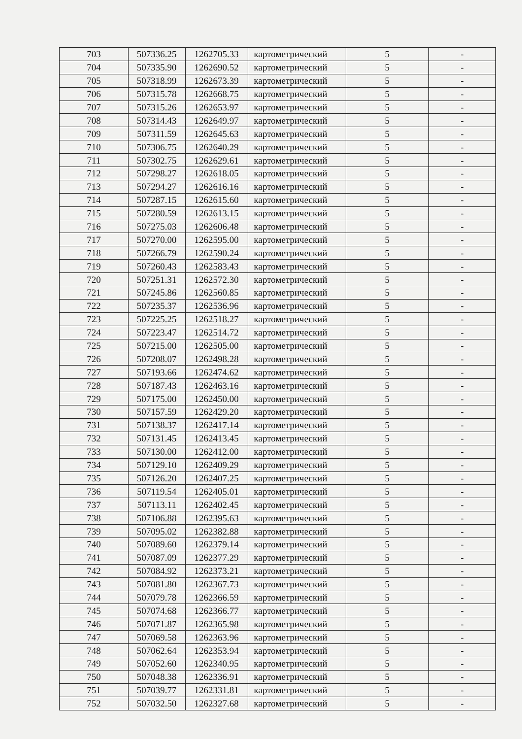| 703 | 507336.25 | 1262705.33 | картометрический | 5 | - |
| 704 | 507335.90 | 1262690.52 | картометрический | 5 | - |
| 705 | 507318.99 | 1262673.39 | картометрический | 5 | - |
| 706 | 507315.78 | 1262668.75 | картометрический | 5 | - |
| 707 | 507315.26 | 1262653.97 | картометрический | 5 | - |
| 708 | 507314.43 | 1262649.97 | картометрический | 5 | - |
| 709 | 507311.59 | 1262645.63 | картометрический | 5 | - |
| 710 | 507306.75 | 1262640.29 | картометрический | 5 | - |
| 711 | 507302.75 | 1262629.61 | картометрический | 5 | - |
| 712 | 507298.27 | 1262618.05 | картометрический | 5 | - |
| 713 | 507294.27 | 1262616.16 | картометрический | 5 | - |
| 714 | 507287.15 | 1262615.60 | картометрический | 5 | - |
| 715 | 507280.59 | 1262613.15 | картометрический | 5 | - |
| 716 | 507275.03 | 1262606.48 | картометрический | 5 | - |
| 717 | 507270.00 | 1262595.00 | картометрический | 5 | - |
| 718 | 507266.79 | 1262590.24 | картометрический | 5 | - |
| 719 | 507260.43 | 1262583.43 | картометрический | 5 | - |
| 720 | 507251.31 | 1262572.30 | картометрический | 5 | - |
| 721 | 507245.86 | 1262560.85 | картометрический | 5 | - |
| 722 | 507235.37 | 1262536.96 | картометрический | 5 | - |
| 723 | 507225.25 | 1262518.27 | картометрический | 5 | - |
| 724 | 507223.47 | 1262514.72 | картометрический | 5 | - |
| 725 | 507215.00 | 1262505.00 | картометрический | 5 | - |
| 726 | 507208.07 | 1262498.28 | картометрический | 5 | - |
| 727 | 507193.66 | 1262474.62 | картометрический | 5 | - |
| 728 | 507187.43 | 1262463.16 | картометрический | 5 | - |
| 729 | 507175.00 | 1262450.00 | картометрический | 5 | - |
| 730 | 507157.59 | 1262429.20 | картометрический | 5 | - |
| 731 | 507138.37 | 1262417.14 | картометрический | 5 | - |
| 732 | 507131.45 | 1262413.45 | картометрический | 5 | - |
| 733 | 507130.00 | 1262412.00 | картометрический | 5 | - |
| 734 | 507129.10 | 1262409.29 | картометрический | 5 | - |
| 735 | 507126.20 | 1262407.25 | картометрический | 5 | - |
| 736 | 507119.54 | 1262405.01 | картометрический | 5 | - |
| 737 | 507113.11 | 1262402.45 | картометрический | 5 | - |
| 738 | 507106.88 | 1262395.63 | картометрический | 5 | - |
| 739 | 507095.02 | 1262382.88 | картометрический | 5 | - |
| 740 | 507089.60 | 1262379.14 | картометрический | 5 | - |
| 741 | 507087.09 | 1262377.29 | картометрический | 5 | - |
| 742 | 507084.92 | 1262373.21 | картометрический | 5 | - |
| 743 | 507081.80 | 1262367.73 | картометрический | 5 | - |
| 744 | 507079.78 | 1262366.59 | картометрический | 5 | - |
| 745 | 507074.68 | 1262366.77 | картометрический | 5 | - |
| 746 | 507071.87 | 1262365.98 | картометрический | 5 | - |
| 747 | 507069.58 | 1262363.96 | картометрический | 5 | - |
| 748 | 507062.64 | 1262353.94 | картометрический | 5 | - |
| 749 | 507052.60 | 1262340.95 | картометрический | 5 | - |
| 750 | 507048.38 | 1262336.91 | картометрический | 5 | - |
| 751 | 507039.77 | 1262331.81 | картометрический | 5 | - |
| 752 | 507032.50 | 1262327.68 | картометрический | 5 | - |